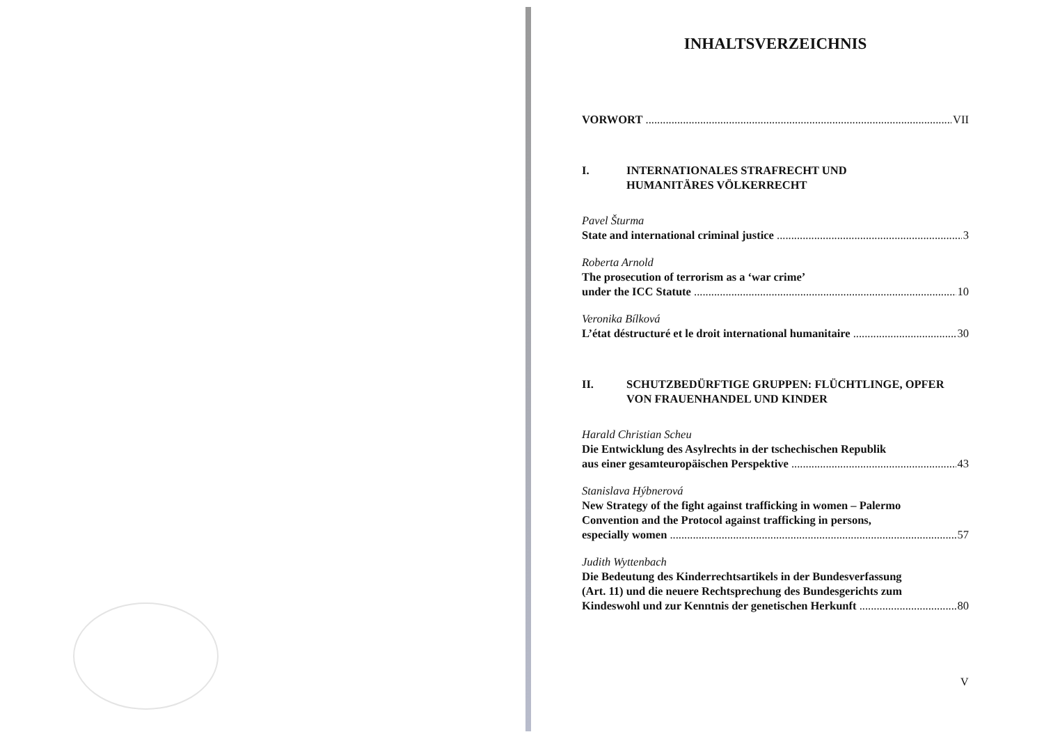INHALTSVERZEICHNIS
VORWORT VII
I. INTERNATIONALES STRAFRECHT UND
HUMANITÄRES VÖLKERRECHT
Pavel Šturma
State and international criminal justice 3
Roberta Arnold
The prosecution of terrorism as a ‘war crime’
under the ICC Statute 10
Veronika Bílková
L’état déstructuré et le droit international humanitaire 30
II. SCHUTZBEDÜRFTIGE GRUPPEN: FLÜCHTLINGE, OPFER
VON FRAUENHANDEL UND KINDER
Harald Christian Scheu
Die Entwicklung des Asylrechts in der tschechischen Republik
aus einer gesamteuropäischen Perspektive 43
Stanislava Hýbnerová
New Strategy of the fight against trafficking in women – Palermo
Convention and the Protocol against trafficking in persons,
especially women 57
Judith Wyttenbach
Die Bedeutung des Kinderrechtsartikels in der Bundesverfassung
(Art. 11) und die neuere Rechtsprechung des Bundesgerichts zum
Kindeswohl und zur Kenntnis der genetischen Herkunft 80
V